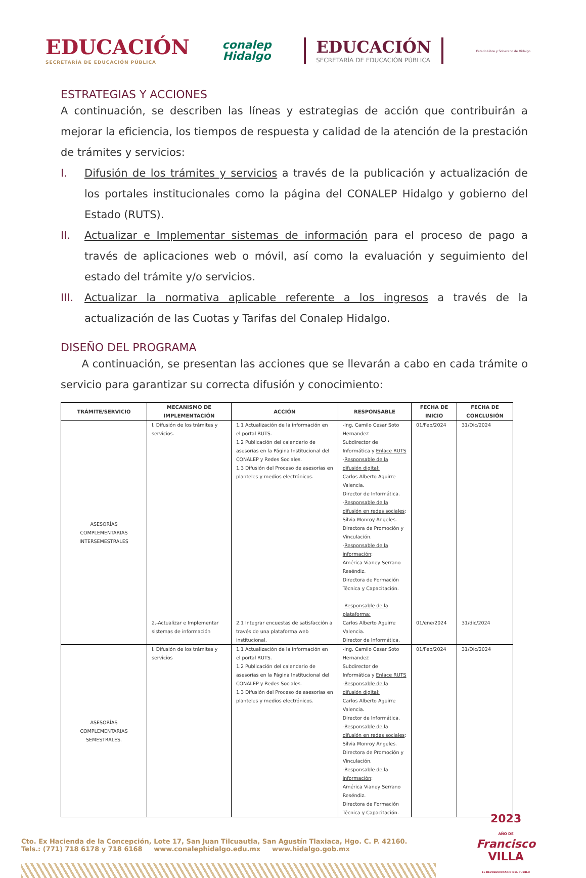EDUCACIÓN
SECRETARÍA DE EDUCACIÓN PÚBLICA
conalep
Hidalgo
EDUCACIÓN
SECRETARÍA DE EDUCACIÓN PÚBLICA
Estado Libre y Soberano de Hidalgo
ESTRATEGIAS Y ACCIONES
A continuación, se describen las líneas y estrategias de acción que contribuirán a mejorar la eficiencia, los tiempos de respuesta y calidad de la atención de la prestación de trámites y servicios:
I. Difusión de los trámites y servicios a través de la publicación y actualización de los portales institucionales como la página del CONALEP Hidalgo y gobierno del Estado (RUTS).
II. Actualizar e Implementar sistemas de información para el proceso de pago a través de aplicaciones web o móvil, así como la evaluación y seguimiento del estado del trámite y/o servicios.
III. Actualizar la normativa aplicable referente a los ingresos a través de la actualización de las Cuotas y Tarifas del Conalep Hidalgo.
DISEÑO DEL PROGRAMA
A continuación, se presentan las acciones que se llevarán a cabo en cada trámite o servicio para garantizar su correcta difusión y conocimiento:
| TRÁMITE/SERVICIO | MECANISMO DE IMPLEMENTACIÓN | ACCIÓN | RESPONSABLE | FECHA DE INICIO | FECHA DE CONCLUSIÓN |
| --- | --- | --- | --- | --- | --- |
| ASESORÍAS COMPLEMENTARIAS INTERSEMESTRALES | I. Difusión de los trámites y servicios. | 1.1 Actualización de la información en el portal RUTS. 1.2 Publicación del calendario de asesorías en la Página Institucional del CONALEP y Redes Sociales. 1.3 Difusión del Proceso de asesorías en planteles y medios electrónicos. | -Ing. Camilo Cesar Soto Hernandez Subdirector de Informática y Enlace RUTS - Responsable de la difusión digital: Carlos Alberto Aguirre Valencia. Director de Informática. - Responsable de la difusión en redes sociales : Silvia Monroy Ángeles. Directora de Promoción y Vinculación. - Responsable de la información : América Vianey Serrano Reséndiz. Directora de Formación Técnica y Capacitación. - Responsable de la plataforma: | 01/Feb/2024 | 31/Dic/2024 |
| | 2.-Actualizar e Implementar sistemas de información | 2.1 Integrar encuestas de satisfacción a través de una plataforma web institucional. | Carlos Alberto Aguirre Valencia. Director de Informática. | 01/ene/2024 | 31/dic/2024 |
| ASESORÍAS COMPLEMENTARIAS SEMESTRALES. | I. Difusión de los trámites y servicios | 1.1 Actualización de la información en el portal RUTS. 1.2 Publicación del calendario de asesorías en la Página Institucional del CONALEP y Redes Sociales. 1.3 Difusión del Proceso de asesorías en planteles y medios electrónicos. | -Ing. Camilo Cesar Soto Hernandez Subdirector de Informática y Enlace RUTS - Responsable de la difusión digital: Carlos Alberto Aguirre Valencia. Director de Informática. - Responsable de la difusión en redes sociales : Silvia Monroy Ángeles. Directora de Promoción y Vinculación. - Responsable de la información : América Vianey Serrano Reséndiz. Directora de Formación Técnica y Capacitación. | 01/Feb/2024 | 31/Dic/2024 |
Cto. Ex Hacienda de la Concepción, Lote 17, San Juan Tilcuautla, San Agustín Tlaxiaca, Hgo. C. P. 42160.
Tels.: (771) 718 6178 y 718 6168 www.conalephidalgo.edu.mx www.hidalgo.gob.mx
2023
AÑO DE
Francisco
VILLA
EL REVOLUCIONARIO DEL PUEBLO